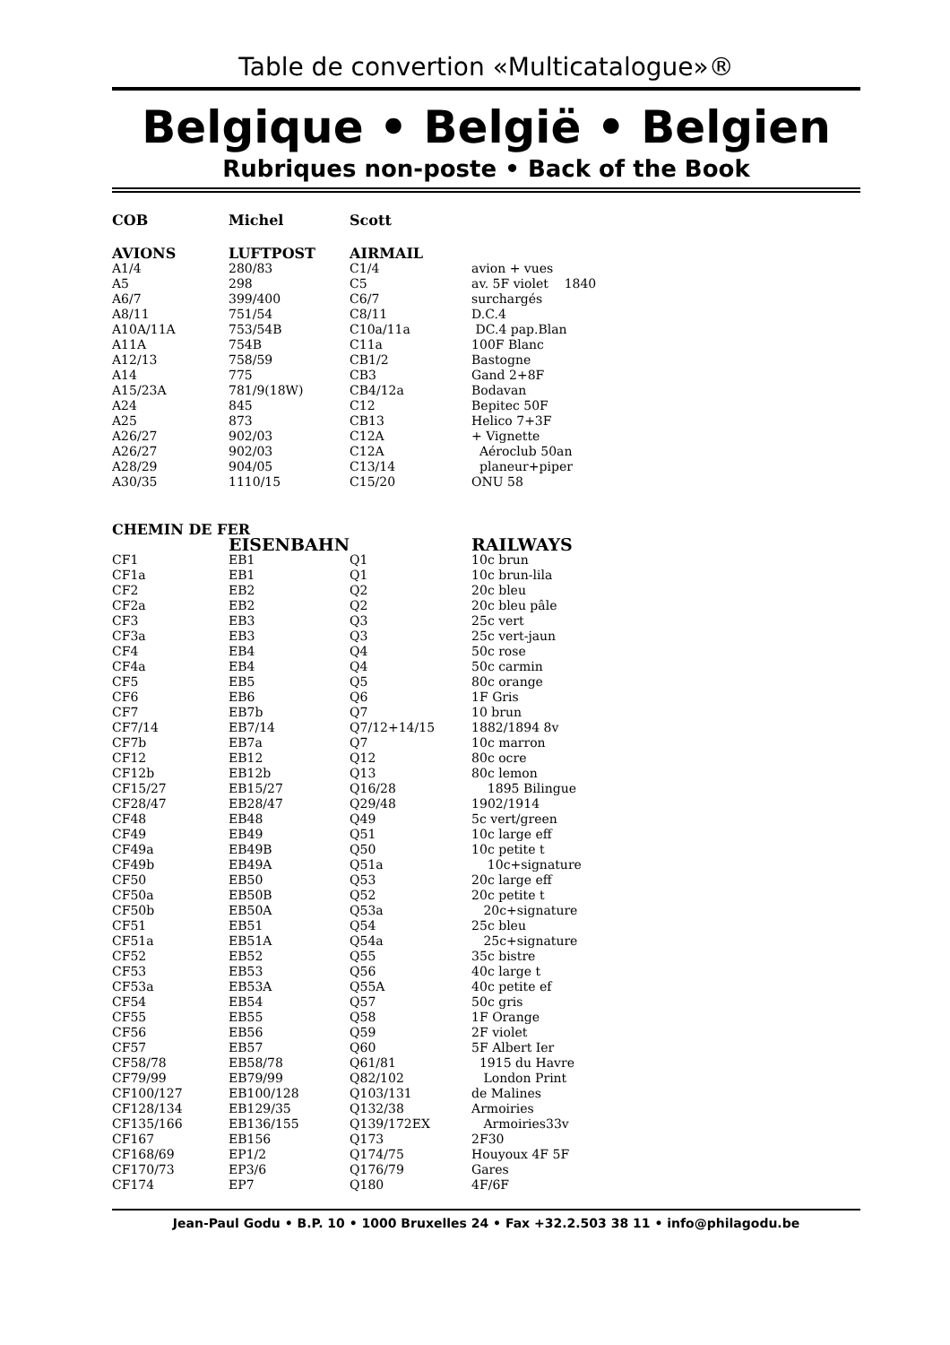Table de convertion «Multicatalogue»®
Belgique • België • Belgien
Rubriques non-poste • Back of the Book
| COB | Michel | Scott | |
| --- | --- | --- | --- |
| AVIONS | LUFTPOST | AIRMAIL | |
| A1/4 | 280/83 | C1/4 | avion + vues |
| A5 | 298 | C5 | av. 5F violet 1840 |
| A6/7 | 399/400 | C6/7 | surchargés |
| A8/11 | 751/54 | C8/11 | D.C.4 |
| A10A/11A | 753/54B | C10a/11a | DC.4 pap.Blan |
| A11A | 754B | C11a | 100F Blanc |
| A12/13 | 758/59 | CB1/2 | Bastogne |
| A14 | 775 | CB3 | Gand 2+8F |
| A15/23A | 781/9(18W) | CB4/12a | Bodavan |
| A24 | 845 | C12 | Bepitec 50F |
| A25 | 873 | CB13 | Helico 7+3F |
| A26/27 | 902/03 | C12A | + Vignette |
| A26/27 | 902/03 | C12A | Aéroclub 50an |
| A28/29 | 904/05 | C13/14 | planeur+piper |
| A30/35 | 1110/15 | C15/20 | ONU 58 |
| CHEMIN DE FER | | | |
| | EISENBAHN | | RAILWAYS |
| CF1 | EB1 | Q1 | 10c brun |
| CF1a | EB1 | Q1 | 10c brun-lila |
| CF2 | EB2 | Q2 | 20c bleu |
| CF2a | EB2 | Q2 | 20c bleu pâle |
| CF3 | EB3 | Q3 | 25c vert |
| CF3a | EB3 | Q3 | 25c vert-jaun |
| CF4 | EB4 | Q4 | 50c rose |
| CF4a | EB4 | Q4 | 50c carmin |
| CF5 | EB5 | Q5 | 80c orange |
| CF6 | EB6 | Q6 | 1F Gris |
| CF7 | EB7b | Q7 | 10 brun |
| CF7/14 | EB7/14 | Q7/12+14/15 | 1882/1894 8v |
| CF7b | EB7a | Q7 | 10c marron |
| CF12 | EB12 | Q12 | 80c ocre |
| CF12b | EB12b | Q13 | 80c lemon |
| CF15/27 | EB15/27 | Q16/28 | 1895 Bilingue |
| CF28/47 | EB28/47 | Q29/48 | 1902/1914 |
| CF48 | EB48 | Q49 | 5c vert/green |
| CF49 | EB49 | Q51 | 10c large eff |
| CF49a | EB49B | Q50 | 10c petite t |
| CF49b | EB49A | Q51a | 10c+signature |
| CF50 | EB50 | Q53 | 20c large eff |
| CF50a | EB50B | Q52 | 20c petite t |
| CF50b | EB50A | Q53a | 20c+signature |
| CF51 | EB51 | Q54 | 25c bleu |
| CF51a | EB51A | Q54a | 25c+signature |
| CF52 | EB52 | Q55 | 35c bistre |
| CF53 | EB53 | Q56 | 40c large t |
| CF53a | EB53A | Q55A | 40c petite ef |
| CF54 | EB54 | Q57 | 50c gris |
| CF55 | EB55 | Q58 | 1F Orange |
| CF56 | EB56 | Q59 | 2F violet |
| CF57 | EB57 | Q60 | 5F Albert Ier |
| CF58/78 | EB58/78 | Q61/81 | 1915 du Havre |
| CF79/99 | EB79/99 | Q82/102 | London Print |
| CF100/127 | EB100/128 | Q103/131 | de Malines |
| CF128/134 | EB129/35 | Q132/38 | Armoiries |
| CF135/166 | EB136/155 | Q139/172EX | Armoiries33v |
| CF167 | EB156 | Q173 | 2F30 |
| CF168/69 | EP1/2 | Q174/75 | Houyoux 4F 5F |
| CF170/73 | EP3/6 | Q176/79 | Gares |
| CF174 | EP7 | Q180 | 4F/6F |
Jean-Paul Godu • B.P. 10 • 1000 Bruxelles 24 • Fax +32.2.503 38 11 • info@philagodu.be